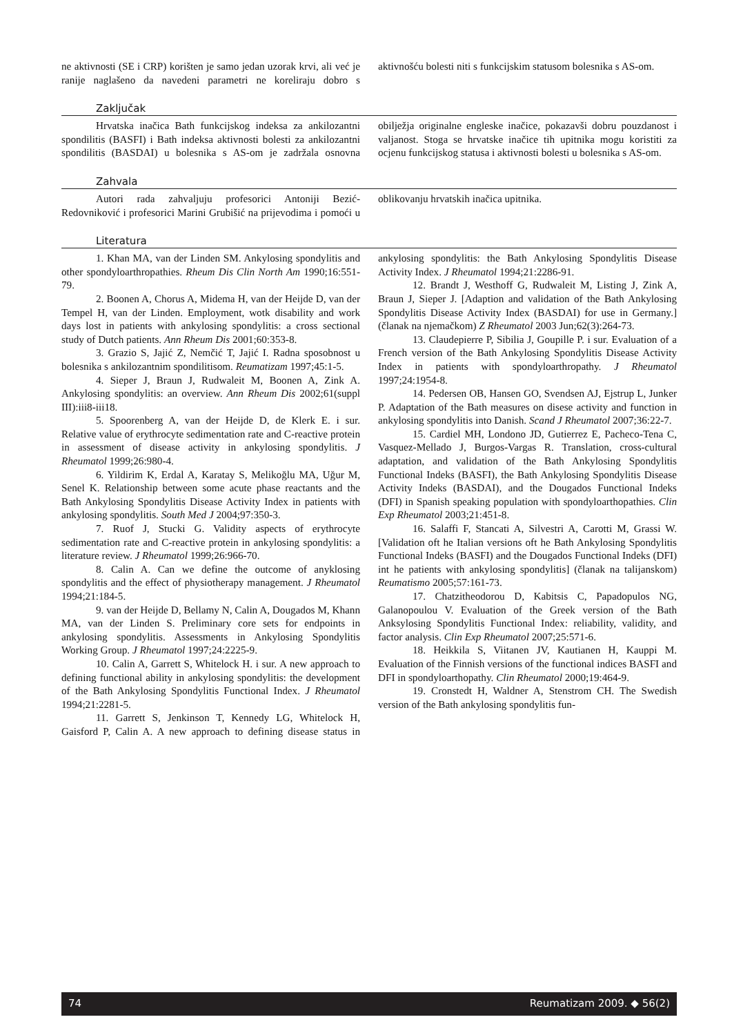ne aktivnosti (SE i CRP) korišten je samo jedan uzorak krvi, ali već je ranije naglašeno da navedeni parametri ne koreliraju dobro s aktivnošću bolesti niti s funkcijskim statusom bolesnika s AS-om.
Zaključak
Hrvatska inačica Bath funkcijskog indeksa za ankilozantni spondilitis (BASFI) i Bath indeksa aktivnosti bolesti za ankilozantni spondilitis (BASDAI) u bolesnika s AS-om je zadržala osnovna obilježja originalne engleske inačice, pokazavši dobru pouzdanost i valjanost. Stoga se hrvatske inačice tih upitnika mogu koristiti za ocjenu funkcijskog statusa i aktivnosti bolesti u bolesnika s AS-om.
Zahvala
Autori rada zahvaljuju profesorici Antoniji Bezić-Redovniković i profesorici Marini Grubišić na prijevodima i pomoći u oblikovanju hrvatskih inačica upitnika.
Literatura
1. Khan MA, van der Linden SM. Ankylosing spondylitis and other spondyloarthropathies. Rheum Dis Clin North Am 1990;16:551-79.
2. Boonen A, Chorus A, Midema H, van der Heijde D, van der Tempel H, van der Linden. Employment, wotk disability and work days lost in patients with ankylosing spondylitis: a cross sectional study of Dutch patients. Ann Rheum Dis 2001;60:353-8.
3. Grazio S, Jajić Z, Nemčić T, Jajić I. Radna sposobnost u bolesnika s ankilozantnim spondilitisom. Reumatizam 1997;45:1-5.
4. Sieper J, Braun J, Rudwaleit M, Boonen A, Zink A. Ankylosing spondylitis: an overview. Ann Rheum Dis 2002;61(suppl III):iii8-iii18.
5. Spoorenberg A, van der Heijde D, de Klerk E. i sur. Relative value of erythrocyte sedimentation rate and C-reactive protein in assessment of disease activity in ankylosing spondylitis. J Rheumatol 1999;26:980-4.
6. Yildirim K, Erdal A, Karatay S, Melikoğlu MA, Uğur M, Senel K. Relationship between some acute phase reactants and the Bath Ankylosing Spondylitis Disease Activity Index in patients with ankylosing spondylitis. South Med J 2004;97:350-3.
7. Ruof J, Stucki G. Validity aspects of erythrocyte sedimentation rate and C-reactive protein in ankylosing spondylitis: a literature review. J Rheumatol 1999;26:966-70.
8. Calin A. Can we define the outcome of anyklosing spondylitis and the effect of physiotherapy management. J Rheumatol 1994;21:184-5.
9. van der Heijde D, Bellamy N, Calin A, Dougados M, Khann MA, van der Linden S. Preliminary core sets for endpoints in ankylosing spondylitis. Assessments in Ankylosing Spondylitis Working Group. J Rheumatol 1997;24:2225-9.
10. Calin A, Garrett S, Whitelock H. i sur. A new approach to defining functional ability in ankylosing spondylitis: the development of the Bath Ankylosing Spondylitis Functional Index. J Rheumatol 1994;21:2281-5.
11. Garrett S, Jenkinson T, Kennedy LG, Whitelock H, Gaisford P, Calin A. A new approach to defining disease status in ankylosing spondylitis: the Bath Ankylosing Spondylitis Disease Activity Index. J Rheumatol 1994;21:2286-91.
12. Brandt J, Westhoff G, Rudwaleit M, Listing J, Zink A, Braun J, Sieper J. [Adaption and validation of the Bath Ankylosing Spondylitis Disease Activity Index (BASDAI) for use in Germany.] (članak na njemačkom) Z Rheumatol 2003 Jun;62(3):264-73.
13. Claudepierre P, Sibilia J, Goupille P. i sur. Evaluation of a French version of the Bath Ankylosing Spondylitis Disease Activity Index in patients with spondyloarthropathy. J Rheumatol 1997;24:1954-8.
14. Pedersen OB, Hansen GO, Svendsen AJ, Ejstrup L, Junker P. Adaptation of the Bath measures on disese activity and function in ankylosing spondylitis into Danish. Scand J Rheumatol 2007;36:22-7.
15. Cardiel MH, Londono JD, Gutierrez E, Pacheco-Tena C, Vasquez-Mellado J, Burgos-Vargas R. Translation, cross-cultural adaptation, and validation of the Bath Ankylosing Spondylitis Functional Indeks (BASFI), the Bath Ankylosing Spondylitis Disease Activity Indeks (BASDAI), and the Dougados Functional Indeks (DFI) in Spanish speaking population with spondyloarthopathies. Clin Exp Rheumatol 2003;21:451-8.
16. Salaffi F, Stancati A, Silvestri A, Carotti M, Grassi W. [Validation oft he Italian versions oft he Bath Ankylosing Spondylitis Functional Indeks (BASFI) and the Dougados Functional Indeks (DFI) int he patients with ankylosing spondylitis] (članak na talijanskom) Reumatismo 2005;57:161-73.
17. Chatzitheodorou D, Kabitsis C, Papadopulos NG, Galanopoulou V. Evaluation of the Greek version of the Bath Anksylosing Spondylitis Functional Index: reliability, validity, and factor analysis. Clin Exp Rheumatol 2007;25:571-6.
18. Heikkila S, Viitanen JV, Kautianen H, Kauppi M. Evaluation of the Finnish versions of the functional indices BASFI and DFI in spondyloarthopathy. Clin Rheumatol 2000;19:464-9.
19. Cronstedt H, Waldner A, Stenstrom CH. The Swedish version of the Bath ankylosing spondylitis fun-
74 Reumatizam 2009. ◆ 56(2)